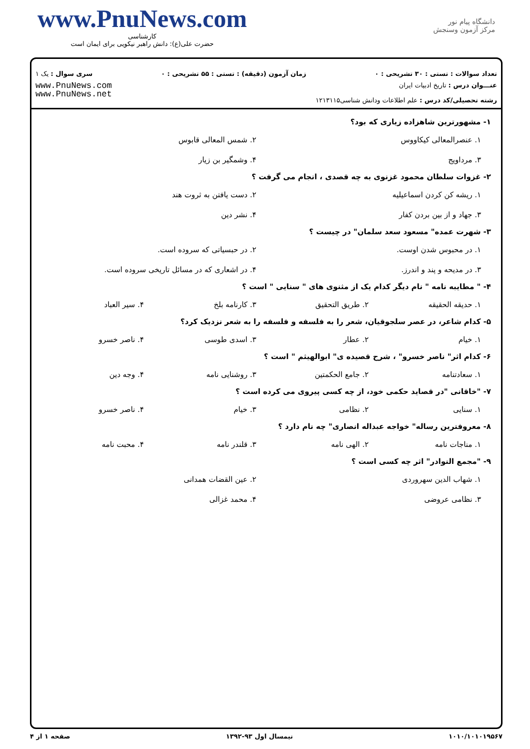www.PnuNews.com
کارشناسی
حضرت علی(ع): دانش راهبر نیکویی برای ایمان است
دانشگاه پیام نور
مرکز آزمون وسنجش
تعداد سوالات : تستی : ۳۰ تشریحی : ۰ زمان آزمون (دقیقه) : تستی : ۵۵ تشریحی : ۰ سری سوال : یک ۱
عنـــوان درس : تاریخ ادبیات ایران
رشته تحصیلی/کد درس : علم اطلاعات ودانش شناسی۱۲۱۳۱۱۵
www.PnuNews.com
www.PnuNews.net
۱- مشهورترین شاهزاده زیاری که بود؟
۱. عنصرالمعالی کیکاووس ۲. شمس المعالی قابوس ۳. مرداویج ۴. وشمگیر بن زیار
۲- غزوات سلطان محمود غزنوی به چه قصدی ، انجام می گرفت ؟
۱. ریشه کن کردن اسماعیلیه ۲. دست یافتن به ثروت هند ۳. جهاد و از بین بردن کفار ۴. نشر دین
۳- شهرت عمده" مسعود سعد سلمان" در چیست ؟
۱. در محبوس شدن اوست. ۲. در حبسیاتی که سروده است. ۳. در مدیحه و پند و اندرز. ۴. در اشعاری که در مسائل تاریخی سروده است.
۴- " مطایبه نامه " نام دیگر کدام یک از مثنوی های " سنایی " است ؟
۱. حدیقه الحقیقه ۲. طریق التحقیق ۳. کارنامه بلخ ۴. سیر العباد
۵- کدام شاعر، در عصر سلجوقیان، شعر را به فلسفه و فلسفه را به شعر نزدیک کرد؟
۱. خیام ۲. عطار ۳. اسدی طوسی ۴. ناصر خسرو
۶- کدام اثر" ناصر خسرو" ، شرح قصیده ی" ابوالهیثم " است ؟
۱. سعادتنامه ۲. جامع الحکمتین ۳. روشنایی نامه ۴. وجه دین
۷- "خاقانی "در قصاید حکمی خود، از چه کسی پیروی می کرده است ؟
۱. سنایی ۲. نظامی ۳. خیام ۴. ناصر خسرو
۸- معروفترین رساله" خواجه عبداله انصاری" چه نام دارد ؟
۱. مناجات نامه ۲. الهی نامه ۳. قلندر نامه ۴. محبت نامه
۹- "مجمع النوادر" اثر چه کسی است ؟
۱. شهاب الدین سهروردی ۲. عین القضات همدانی ۳. نظامی عروضی ۴. محمد غزالی
۱۰۱۰/۱۰۱۰۱۹۵۶۷ نیمسال اول ۹۳-۱۳۹۲ صفحه ۱ از ۴